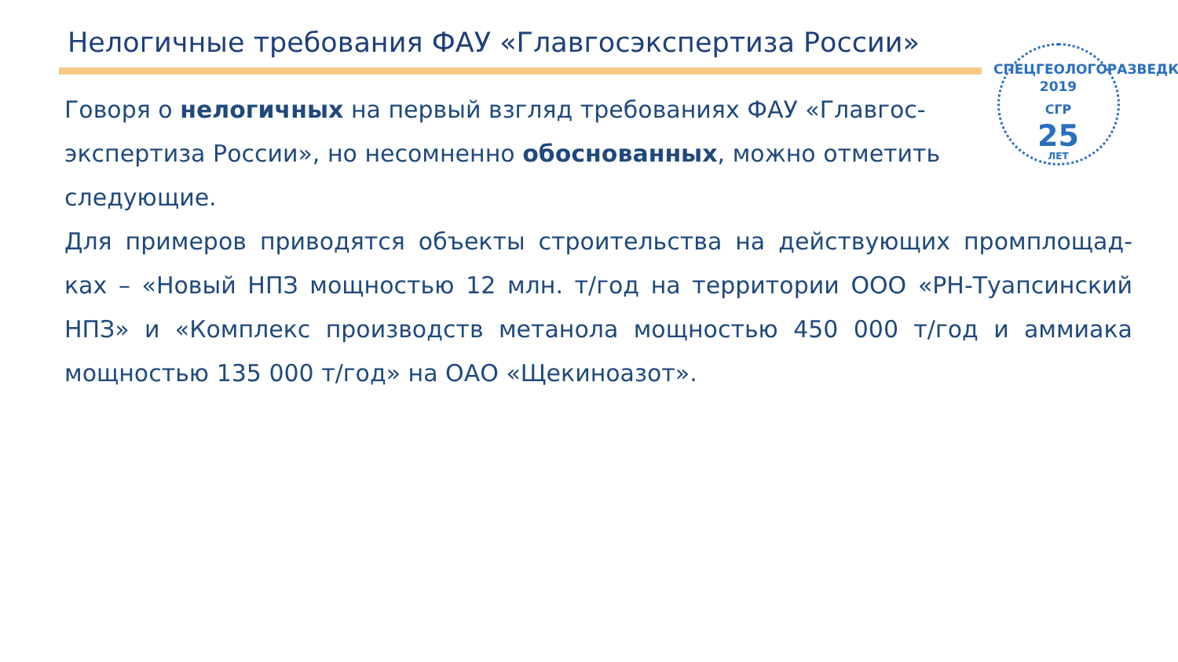Нелогичные требования ФАУ «Главгосэкспертиза России»
СПЕЦГЕОЛОГОРАЗВЕДКА
2019
СГР
25
ЛЕТ
Говоря о нелогичных на первый взгляд требованиях ФАУ «Главгос-экспертиза России», но несомненно обоснованных, можно отметить следующие.
Для примеров приводятся объекты строительства на действующих промплощад-ках – «Новый НПЗ мощностью 12 млн. т/год на территории ООО «РН-Туапсинский НПЗ» и «Комплекс производств метанола мощностью 450 000 т/год и аммиака мощностью 135 000 т/год» на ОАО «Щекиноазот».